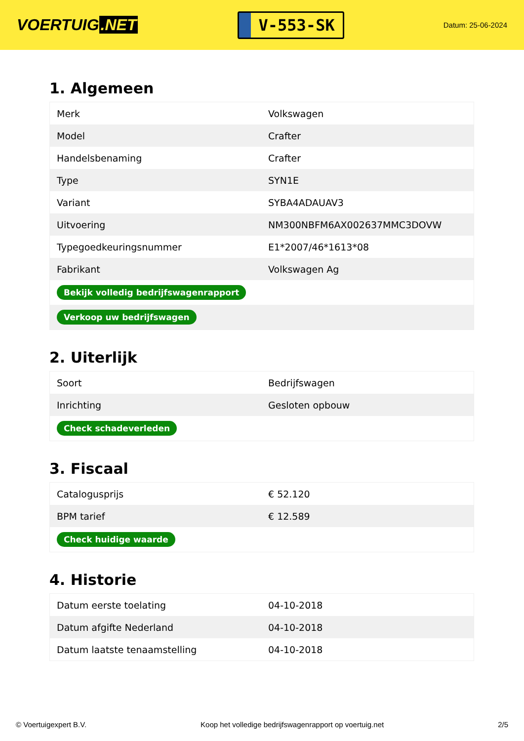VOERTUIG.NET
V-553-SK
Datum: 25-06-2024
1. Algemeen
| Merk | Volkswagen |
| Model | Crafter |
| Handelsbenaming | Crafter |
| Type | SYN1E |
| Variant | SYBA4ADAUAV3 |
| Uitvoering | NM300NBFM6AX002637MMC3DOVW |
| Typegoedkeuringsnummer | E1*2007/46*1613*08 |
| Fabrikant | Volkswagen Ag |
| Bekijk volledig bedrijfswagenrapport | |
| Verkoop uw bedrijfswagen | |
2. Uiterlijk
| Soort | Bedrijfswagen |
| Inrichting | Gesloten opbouw |
| Check schadeverleden | |
3. Fiscaal
| Catalogusprijs | € 52.120 |
| BPM tarief | € 12.589 |
| Check huidige waarde | |
4. Historie
| Datum eerste toelating | 04-10-2018 |
| Datum afgifte Nederland | 04-10-2018 |
| Datum laatste tenaamstelling | 04-10-2018 |
© Voertuigexpert B.V. Koop het volledige bedrijfswagenrapport op voertuig.net 2/5